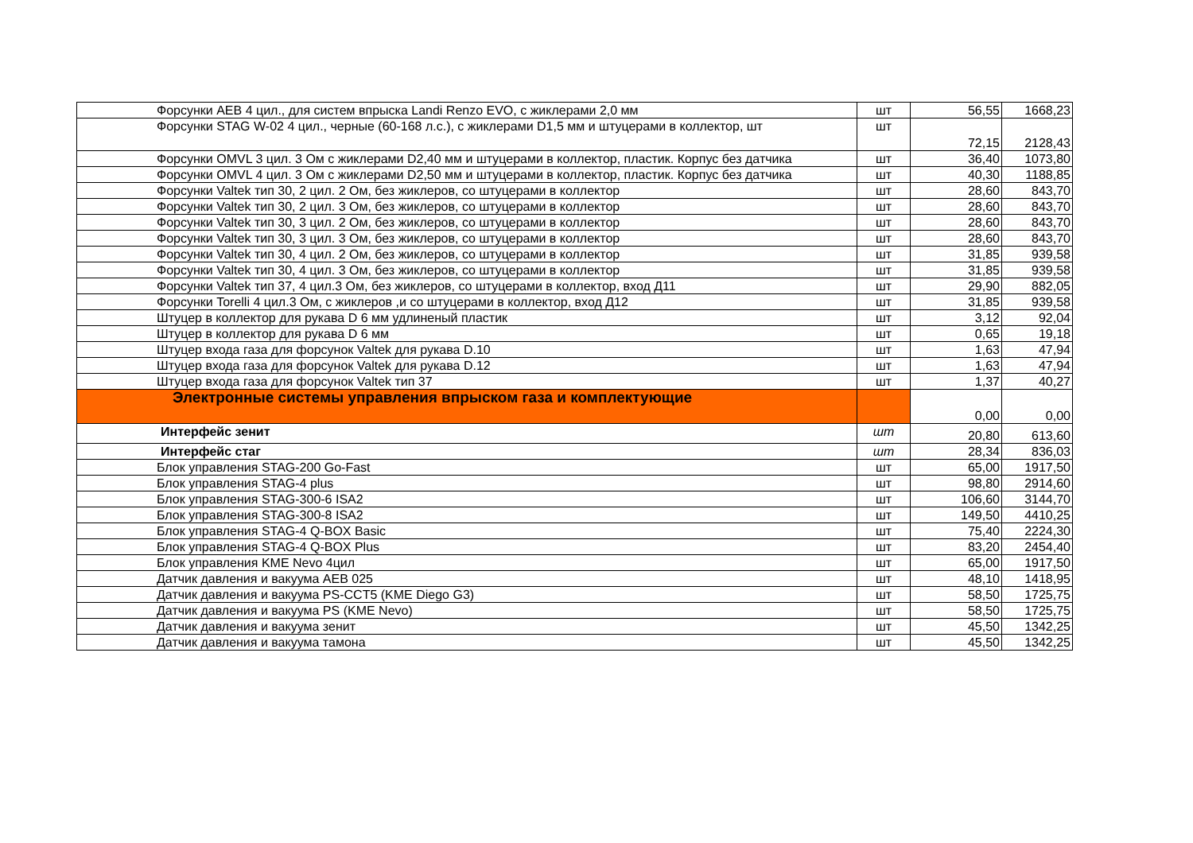| Форсунки AEB 4 цил., для систем впрыска Landi Renzo EVO, с жиклерами 2,0 мм | шт | 56,55 | 1668,23 |
| Форсунки STAG W-02 4 цил., черные (60-168 л.с.), с жиклерами D1,5 мм и штуцерами в коллектор, шт | шт | 72,15 | 2128,43 |
| Форсунки OMVL 3 цил. 3 Ом с жиклерами D2,40 мм и штуцерами в коллектор, пластик. Корпус без датчика | шт | 36,40 | 1073,80 |
| Форсунки OMVL 4 цил. 3 Ом с жиклерами D2,50 мм и штуцерами в коллектор, пластик. Корпус без датчика | шт | 40,30 | 1188,85 |
| Форсунки Valtek тип 30, 2 цил. 2 Ом, без жиклеров, со штуцерами в коллектор | шт | 28,60 | 843,70 |
| Форсунки Valtek тип 30, 2 цил. 3 Ом, без жиклеров, со штуцерами в коллектор | шт | 28,60 | 843,70 |
| Форсунки Valtek тип 30, 3 цил. 2 Ом, без жиклеров, со штуцерами в коллектор | шт | 28,60 | 843,70 |
| Форсунки Valtek тип 30, 3 цил. 3 Ом, без жиклеров, со штуцерами в коллектор | шт | 28,60 | 843,70 |
| Форсунки Valtek тип 30, 4 цил. 2 Ом, без жиклеров, со штуцерами в коллектор | шт | 31,85 | 939,58 |
| Форсунки Valtek тип 30, 4 цил. 3 Ом, без жиклеров, со штуцерами в коллектор | шт | 31,85 | 939,58 |
| Форсунки Valtek тип 37, 4 цил.3 Ом, без жиклеров, со штуцерами в коллектор, вход Д11 | шт | 29,90 | 882,05 |
| Форсунки Torelli 4 цил.3 Ом, с жиклеров ,и со штуцерами в коллектор, вход Д12 | шт | 31,85 | 939,58 |
| Штуцер в коллектор для рукава D 6 мм удлиненый пластик | шт | 3,12 | 92,04 |
| Штуцер в коллектор для рукава D 6 мм | шт | 0,65 | 19,18 |
| Штуцер входа газа для форсунок Valtek для рукава D.10 | шт | 1,63 | 47,94 |
| Штуцер входа газа для форсунок Valtek для рукава D.12 | шт | 1,63 | 47,94 |
| Штуцер входа газа для форсунок Valtek тип 37 | шт | 1,37 | 40,27 |
| Электронные системы управления впрыском газа и комплектующие | | 0,00 | 0,00 |
| Интерфейс зенит | шт | 20,80 | 613,60 |
| Интерфейс стаг | шт | 28,34 | 836,03 |
| Блок управления STAG-200 Go-Fast | шт | 65,00 | 1917,50 |
| Блок управления STAG-4 plus | шт | 98,80 | 2914,60 |
| Блок управления STAG-300-6 ISA2 | шт | 106,60 | 3144,70 |
| Блок управления STAG-300-8 ISA2 | шт | 149,50 | 4410,25 |
| Блок управления STAG-4 Q-BOX Basic | шт | 75,40 | 2224,30 |
| Блок управления STAG-4 Q-BOX Plus | шт | 83,20 | 2454,40 |
| Блок управления KME Nevo 4цил | шт | 65,00 | 1917,50 |
| Датчик давления и вакуума AEB 025 | шт | 48,10 | 1418,95 |
| Датчик давления и вакуума PS-CCT5 (KME Diego G3) | шт | 58,50 | 1725,75 |
| Датчик давления и вакуума PS (KME Nevo) | шт | 58,50 | 1725,75 |
| Датчик давления и вакуума зенит | шт | 45,50 | 1342,25 |
| Датчик давления и вакуума тамона | шт | 45,50 | 1342,25 |